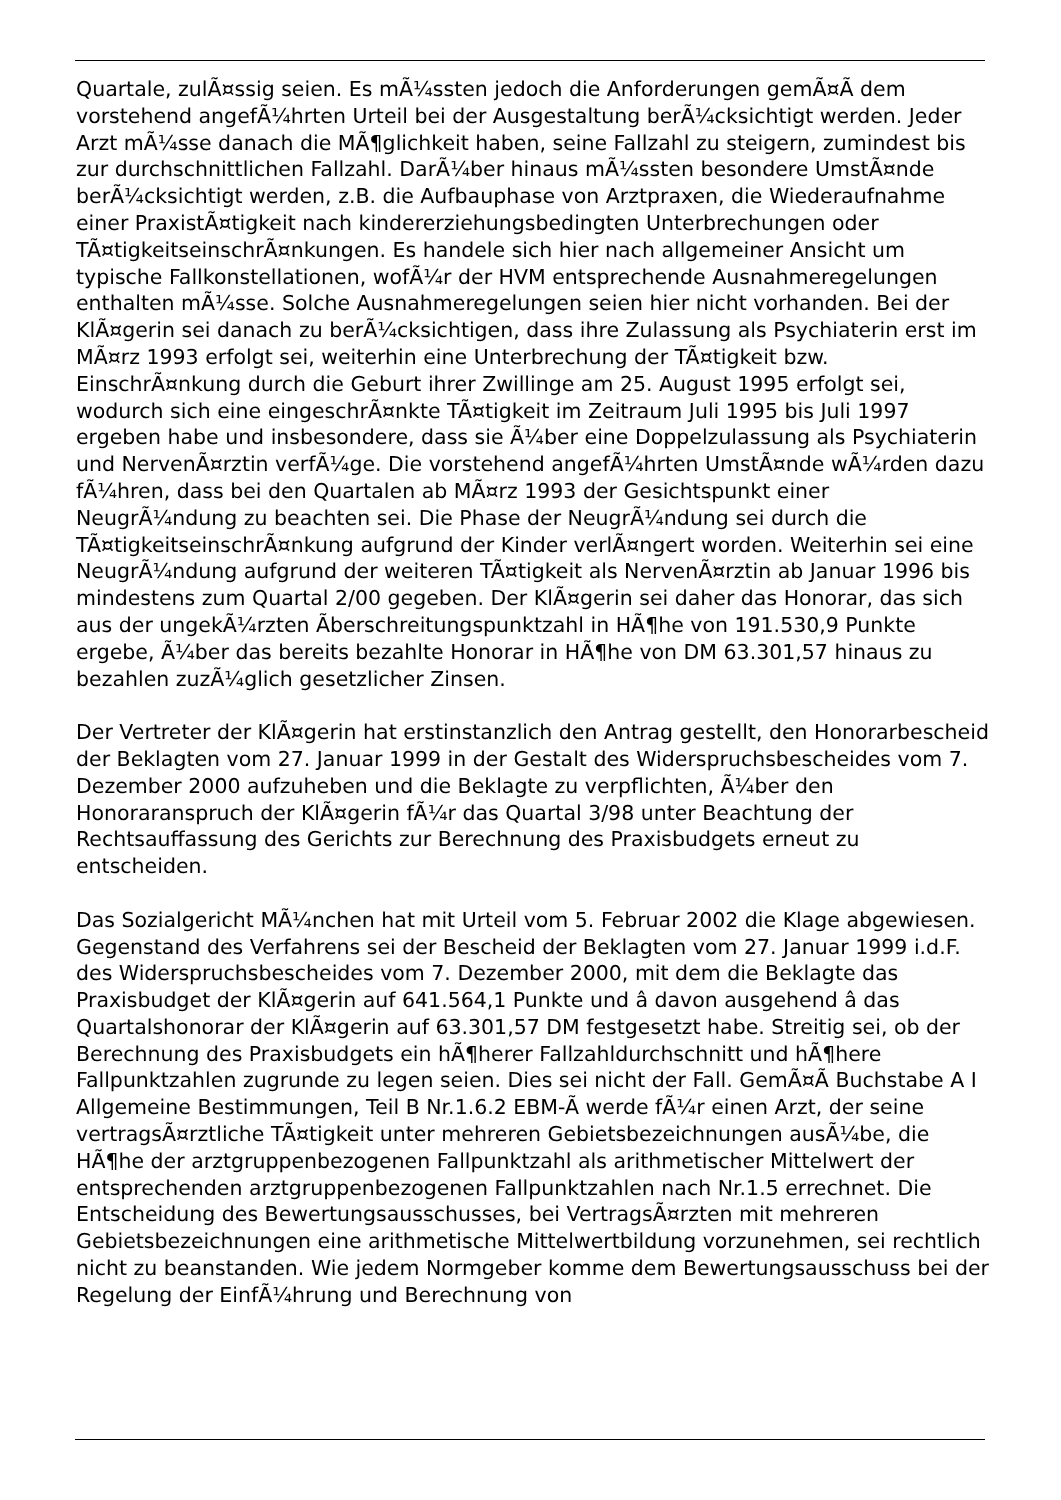Quartale, zulÃ¤ssig seien. Es mÃ¼ssten jedoch die Anforderungen gemÃ¤Ã dem vorstehend angefÃ¼hrten Urteil bei der Ausgestaltung berÃ¼cksichtigt werden. Jeder Arzt mÃ¼sse danach die MÃ¶glichkeit haben, seine Fallzahl zu steigern, zumindest bis zur durchschnittlichen Fallzahl. DarÃ¼ber hinaus mÃ¼ssten besondere UmstÃ¤nde berÃ¼cksichtigt werden, z.B. die Aufbauphase von Arztpraxen, die Wiederaufnahme einer PraxistÃ¤tigkeit nach kindererziehungsbedingten Unterbrechungen oder TÃ¤tigkeitseinschrÃ¤nkungen. Es handele sich hier nach allgemeiner Ansicht um typische Fallkonstellationen, wofÃ¼r der HVM entsprechende Ausnahmeregelungen enthalten mÃ¼sse. Solche Ausnahmeregelungen seien hier nicht vorhanden. Bei der KlÃ¤gerin sei danach zu berÃ¼cksichtigen, dass ihre Zulassung als Psychiaterin erst im MÃ¤rz 1993 erfolgt sei, weiterhin eine Unterbrechung der TÃ¤tigkeit bzw. EinschrÃ¤nkung durch die Geburt ihrer Zwillinge am 25. August 1995 erfolgt sei, wodurch sich eine eingeschrÃ¤nkte TÃ¤tigkeit im Zeitraum Juli 1995 bis Juli 1997 ergeben habe und insbesondere, dass sie Ã¼ber eine Doppelzulassung als Psychiaterin und NervenÃ¤rztin verfÃ¼ge. Die vorstehend angefÃ¼hrten UmstÃ¤nde wÃ¼rden dazu fÃ¼hren, dass bei den Quartalen ab MÃ¤rz 1993 der Gesichtspunkt einer NeugrÃ¼ndung zu beachten sei. Die Phase der NeugrÃ¼ndung sei durch die TÃ¤tigkeitseinschrÃ¤nkung aufgrund der Kinder verlÃ¤ngert worden. Weiterhin sei eine NeugrÃ¼ndung aufgrund der weiteren TÃ¤tigkeit als NervenÃ¤rztin ab Januar 1996 bis mindestens zum Quartal 2/00 gegeben. Der KlÃ¤gerin sei daher das Honorar, das sich aus der ungekÃ¼rzten Ãberschreitungspunktzahl in HÃ¶he von 191.530,9 Punkte ergebe, Ã¼ber das bereits bezahlte Honorar in HÃ¶he von DM 63.301,57 hinaus zu bezahlen zuzÃ¼glich gesetzlicher Zinsen.
Der Vertreter der KlÃ¤gerin hat erstinstanzlich den Antrag gestellt, den Honorarbescheid der Beklagten vom 27. Januar 1999 in der Gestalt des Widerspruchsbescheides vom 7. Dezember 2000 aufzuheben und die Beklagte zu verpflichten, Ã¼ber den Honoraranspruch der KlÃ¤gerin fÃ¼r das Quartal 3/98 unter Beachtung der Rechtsauffassung des Gerichts zur Berechnung des Praxisbudgets erneut zu entscheiden.
Das Sozialgericht MÃ¼nchen hat mit Urteil vom 5. Februar 2002 die Klage abgewiesen. Gegenstand des Verfahrens sei der Bescheid der Beklagten vom 27. Januar 1999 i.d.F. des Widerspruchsbescheides vom 7. Dezember 2000, mit dem die Beklagte das Praxisbudget der KlÃ¤gerin auf 641.564,1 Punkte und â davon ausgehend â das Quartalshonorar der KlÃ¤gerin auf 63.301,57 DM festgesetzt habe. Streitig sei, ob der Berechnung des Praxisbudgets ein hÃ¶herer Fallzahldurchschnitt und hÃ¶here Fallpunktzahlen zugrunde zu legen seien. Dies sei nicht der Fall. GemÃ¤Ã Buchstabe A I Allgemeine Bestimmungen, Teil B Nr.1.6.2 EBM-Ã werde fÃ¼r einen Arzt, der seine vertragsÃ¤rztliche TÃ¤tigkeit unter mehreren Gebietsbezeichnungen ausÃ¼be, die HÃ¶he der arztgruppenbezogenen Fallpunktzahl als arithmetischer Mittelwert der entsprechenden arztgruppenbezogenen Fallpunktzahlen nach Nr.1.5 errechnet. Die Entscheidung des Bewertungsausschusses, bei VertragsÃ¤rzten mit mehreren Gebietsbezeichnungen eine arithmetische Mittelwertbildung vorzunehmen, sei rechtlich nicht zu beanstanden. Wie jedem Normgeber komme dem Bewertungsausschuss bei der Regelung der EinfÃ¼hrung und Berechnung von